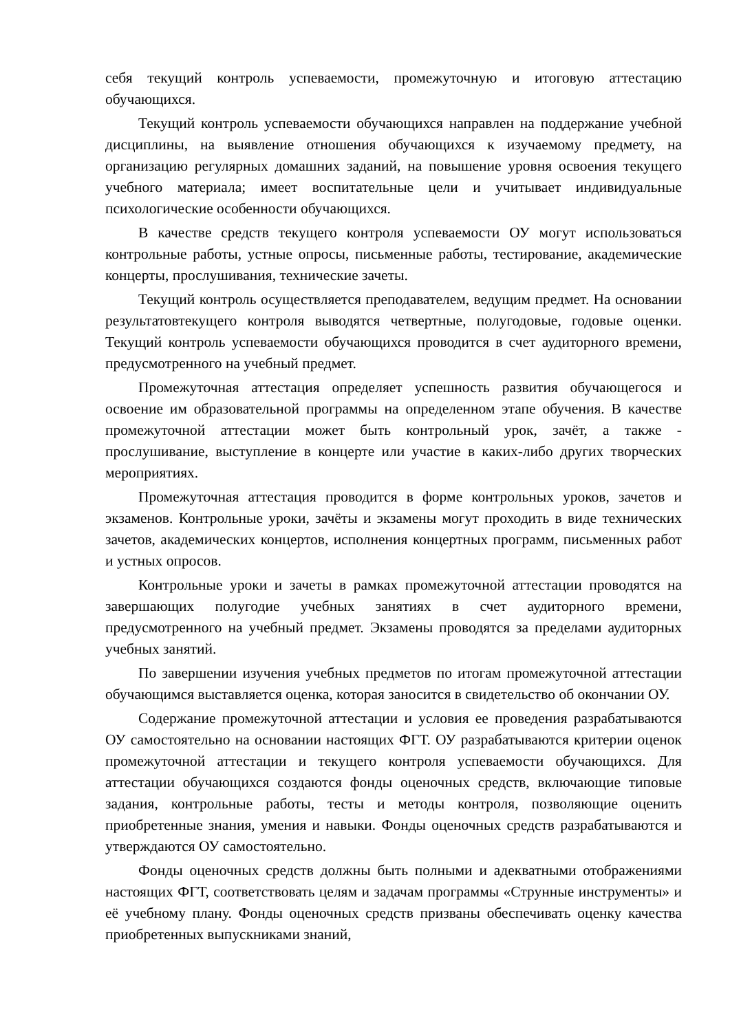себя текущий контроль успеваемости, промежуточную и итоговую аттестацию обучающихся.
Текущий контроль успеваемости обучающихся направлен на поддержание учебной дисциплины, на выявление отношения обучающихся к изучаемому предмету, на организацию регулярных домашних заданий, на повышение уровня освоения текущего учебного материала; имеет воспитательные цели и учитывает индивидуальные психологические особенности обучающихся.
В качестве средств текущего контроля успеваемости ОУ могут использоваться контрольные работы, устные опросы, письменные работы, тестирование, академические концерты, прослушивания, технические зачеты.
Текущий контроль осуществляется преподавателем, ведущим предмет. На основании результатовтекущего контроля выводятся четвертные, полугодовые, годовые оценки. Текущий контроль успеваемости обучающихся проводится в счет аудиторного времени, предусмотренного на учебный предмет.
Промежуточная аттестация определяет успешность развития обучающегося и освоение им образовательной программы на определенном этапе обучения. В качестве промежуточной аттестации может быть контрольный урок, зачёт, а также - прослушивание, выступление в концерте или участие в каких-либо других творческих мероприятиях.
Промежуточная аттестация проводится в форме контрольных уроков, зачетов и экзаменов. Контрольные уроки, зачёты и экзамены могут проходить в виде технических зачетов, академических концертов, исполнения концертных программ, письменных работ и устных опросов.
Контрольные уроки и зачеты в рамках промежуточной аттестации проводятся на завершающих полугодие учебных занятиях в счет аудиторного времени, предусмотренного на учебный предмет. Экзамены проводятся за пределами аудиторных учебных занятий.
По завершении изучения учебных предметов по итогам промежуточной аттестации обучающимся выставляется оценка, которая заносится в свидетельство об окончании ОУ.
Содержание промежуточной аттестации и условия ее проведения разрабатываются ОУ самостоятельно на основании настоящих ФГТ. ОУ разрабатываются критерии оценок промежуточной аттестации и текущего контроля успеваемости обучающихся. Для аттестации обучающихся создаются фонды оценочных средств, включающие типовые задания, контрольные работы, тесты и методы контроля, позволяющие оценить приобретенные знания, умения и навыки. Фонды оценочных средств разрабатываются и утверждаются ОУ самостоятельно.
Фонды оценочных средств должны быть полными и адекватными отображениями настоящих ФГТ, соответствовать целям и задачам программы «Струнные инструменты» и её учебному плану. Фонды оценочных средств призваны обеспечивать оценку качества приобретенных выпускниками знаний,